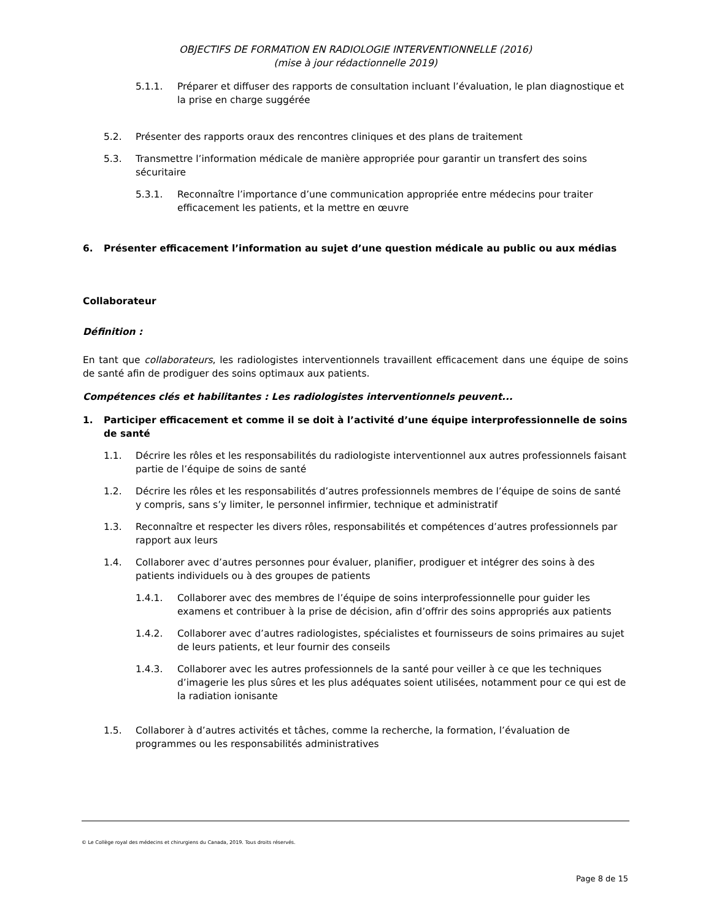OBJECTIFS DE FORMATION EN RADIOLOGIE INTERVENTIONNELLE (2016)
(mise à jour rédactionnelle 2019)
5.1.1. Préparer et diffuser des rapports de consultation incluant l’évaluation, le plan diagnostique et la prise en charge suggérée
5.2. Présenter des rapports oraux des rencontres cliniques et des plans de traitement
5.3. Transmettre l’information médicale de manière appropriée pour garantir un transfert des soins sécuritaire
5.3.1. Reconnaître l’importance d’une communication appropriée entre médecins pour traiter efficacement les patients, et la mettre en œuvre
6. Présenter efficacement l’information au sujet d’une question médicale au public ou aux médias
Collaborateur
Définition :
En tant que collaborateurs, les radiologistes interventionnels travaillent efficacement dans une équipe de soins de santé afin de prodiguer des soins optimaux aux patients.
Compétences clés et habilitantes : Les radiologistes interventionnels peuvent...
1. Participer efficacement et comme il se doit à l’activité d’une équipe interprofessionnelle de soins de santé
1.1. Décrire les rôles et les responsabilités du radiologiste interventionnel aux autres professionnels faisant partie de l’équipe de soins de santé
1.2. Décrire les rôles et les responsabilités d’autres professionnels membres de l’équipe de soins de santé y compris, sans s’y limiter, le personnel infirmier, technique et administratif
1.3. Reconnaître et respecter les divers rôles, responsabilités et compétences d’autres professionnels par rapport aux leurs
1.4. Collaborer avec d’autres personnes pour évaluer, planifier, prodiguer et intégrer des soins à des patients individuels ou à des groupes de patients
1.4.1. Collaborer avec des membres de l’équipe de soins interprofessionnelle pour guider les examens et contribuer à la prise de décision, afin d’offrir des soins appropriés aux patients
1.4.2. Collaborer avec d’autres radiologistes, spécialistes et fournisseurs de soins primaires au sujet de leurs patients, et leur fournir des conseils
1.4.3. Collaborer avec les autres professionnels de la santé pour veiller à ce que les techniques d’imagerie les plus sûres et les plus adéquates soient utilisées, notamment pour ce qui est de la radiation ionisante
1.5. Collaborer à d’autres activités et tâches, comme la recherche, la formation, l’évaluation de programmes ou les responsabilités administratives
© Le Collège royal des médecins et chirurgiens du Canada, 2019. Tous droits réservés.
Page 8 de 15